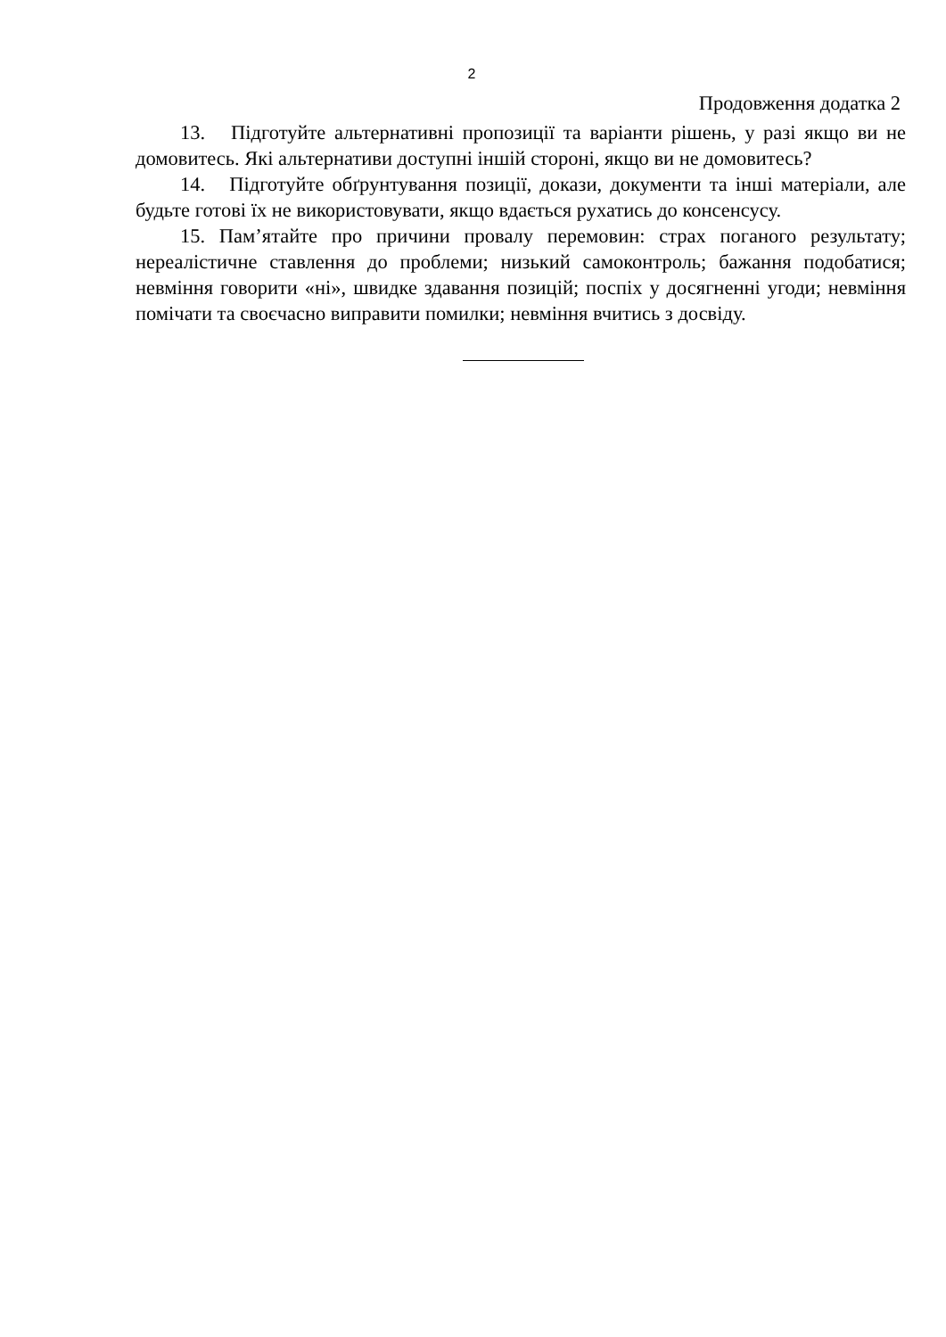2
Продовження додатка 2
13. Підготуйте альтернативні пропозиції та варіанти рішень, у разі якщо ви не домовитесь. Які альтернативи доступні іншій стороні, якщо ви не домовитесь?
14. Підготуйте обґрунтування позиції, докази, документи та інші матеріали, але будьте готові їх не використовувати, якщо вдається рухатись до консенсусу.
15. Пам’ятайте про причини провалу перемовин: страх поганого результату; нереалістичне ставлення до проблеми; низький самоконтроль; бажання подобатися; невміння говорити «ні», швидке здавання позицій; поспіх у досягненні угоди; невміння помічати та своєчасно виправити помилки; невміння вчитись з досвіду.